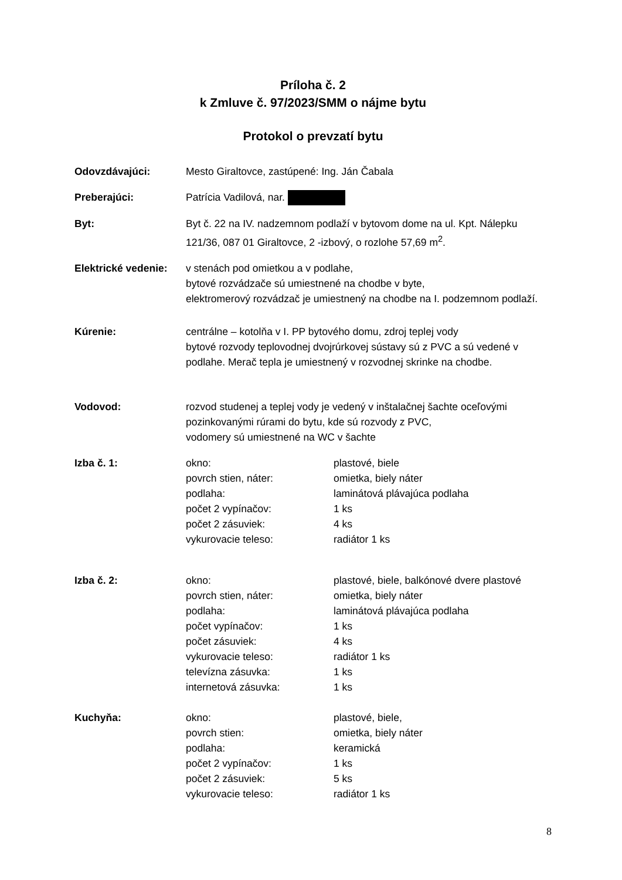Príloha č. 2
k Zmluve č. 97/2023/SMM o nájme bytu
Protokol o prevzatí bytu
Odovzdávajúci: Mesto Giraltovce, zastúpené: Ing. Ján Čabala
Preberajúci: Patrícia Vadilová, nar.
Byt: Byt č. 22 na IV. nadzemnom podlaží v bytovom dome na ul. Kpt. Nálepku 121/36, 087 01 Giraltovce, 2 -izbový, o rozlohe 57,69 m<sup>2</sup>.
Elektrické vedenie:
v stenách pod omietkou a v podlahe,
bytové rozvádzače sú umiestnené na chodbe v byte,
elektromerový rozvádzač je umiestnený na chodbe na I. podzemnom podlaží.
Kúrenie: centrálne – kotolňa v I. PP bytového domu, zdroj teplej vody
bytové rozvody teplovodnej dvojrúrkovej sústavy sú z PVC a sú vedené v podlahe. Merač tepla je umiestnený v rozvodnej skrinke na chodbe.
Vodovod: rozvod studenej a teplej vody je vedený v inštalačnej šachte oceľovými pozinkovanými rúrami do bytu, kde sú rozvody z PVC,
vodomery sú umiestnené na WC v šachte
Izba č. 1: okno: plastové, biele
povrch stien, náter: omietka, biely náter
podlaha: laminátová plávajúca podlaha
počet 2 vypínačov: 1 ks
počet 2 zásuviek: 4 ks
vykurovacie teleso: radiátor 1 ks
Izba č. 2: okno: plastové, biele, balkónové dvere plastové
povrch stien, náter: omietka, biely náter
podlaha: laminátová plávajúca podlaha
počet vypínačov: 1 ks
počet zásuviek: 4 ks
vykurovacie teleso: radiátor 1 ks
televízna zásuvka: 1 ks
internetová zásuvka: 1 ks
Kuchyňa: okno: plastové, biele,
povrch stien: omietka, biely náter
podlaha: keramická
počet 2 vypínačov: 1 ks
počet 2 zásuviek: 5 ks
vykurovacie teleso: radiátor 1 ks
8